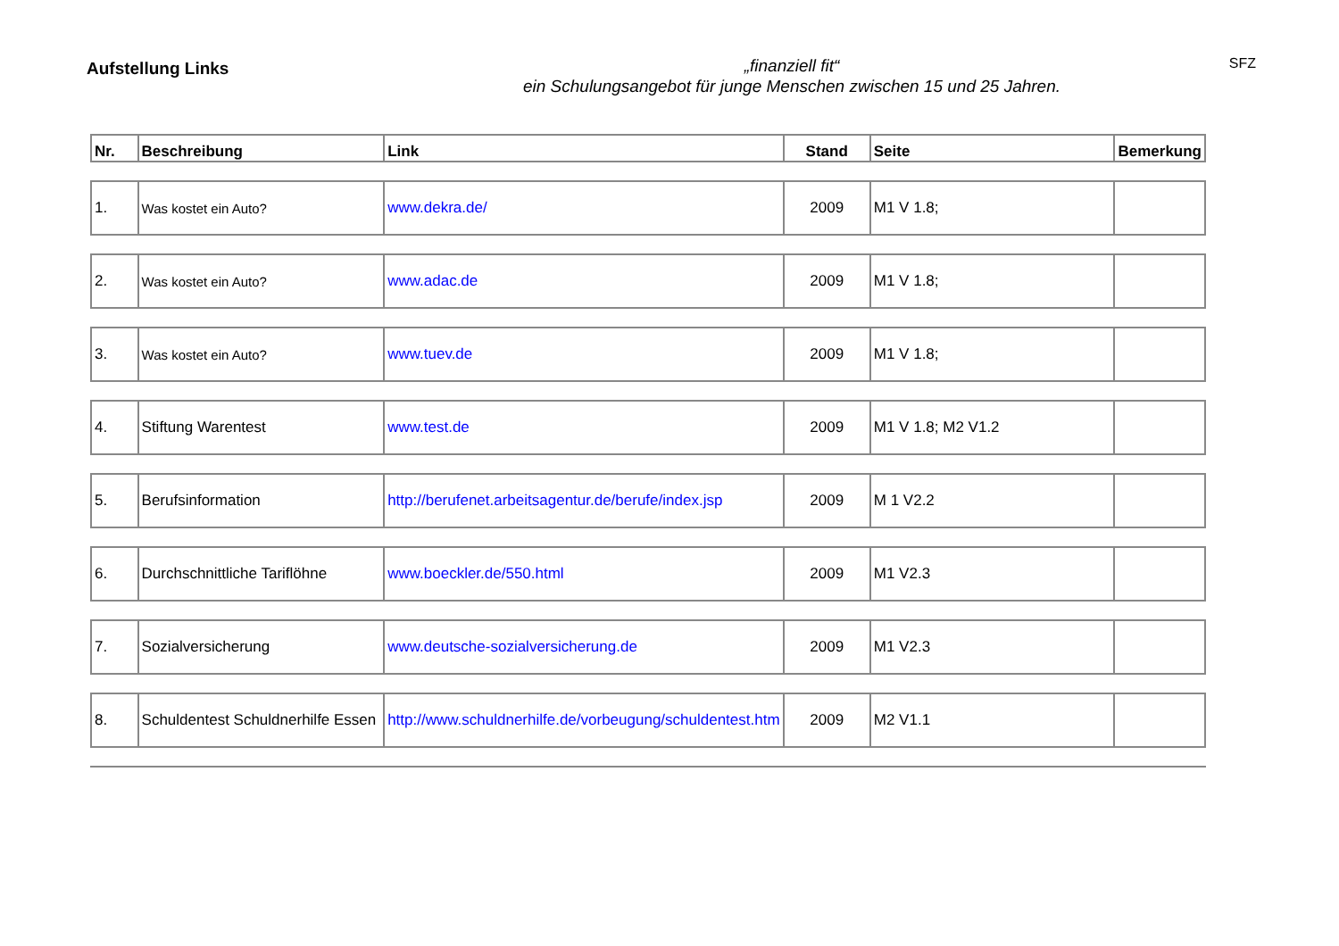Aufstellung Links
„finanziell fit“
ein Schulungsangebot für junge Menschen zwischen 15 und 25 Jahren.
SFZ
| Nr. | Beschreibung | Link | Stand | Seite | Bemerkung |
| --- | --- | --- | --- | --- | --- |
| 1. | Was kostet ein Auto? | www.dekra.de/ | 2009 | M1 V 1.8; | |
| 2. | Was kostet ein Auto? | www.adac.de | 2009 | M1 V 1.8; | |
| 3. | Was kostet ein Auto? | www.tuev.de | 2009 | M1 V 1.8; | |
| 4. | Stiftung Warentest | www.test.de | 2009 | M1 V 1.8; M2 V1.2 | |
| 5. | Berufsinformation | http://berufenet.arbeitsagentur.de/berufe/index.jsp | 2009 | M 1 V2.2 | |
| 6. | Durchschnittliche Tariflöhne | www.boeckler.de/550.html | 2009 | M1 V2.3 | |
| 7. | Sozialversicherung | www.deutsche-sozialversicherung.de | 2009 | M1 V2.3 | |
| 8. | Schuldentest Schuldnerhilfe Essen | http://www.schuldnerhilfe.de/vorbeugung/schuldentest.htm | 2009 | M2 V1.1 | |